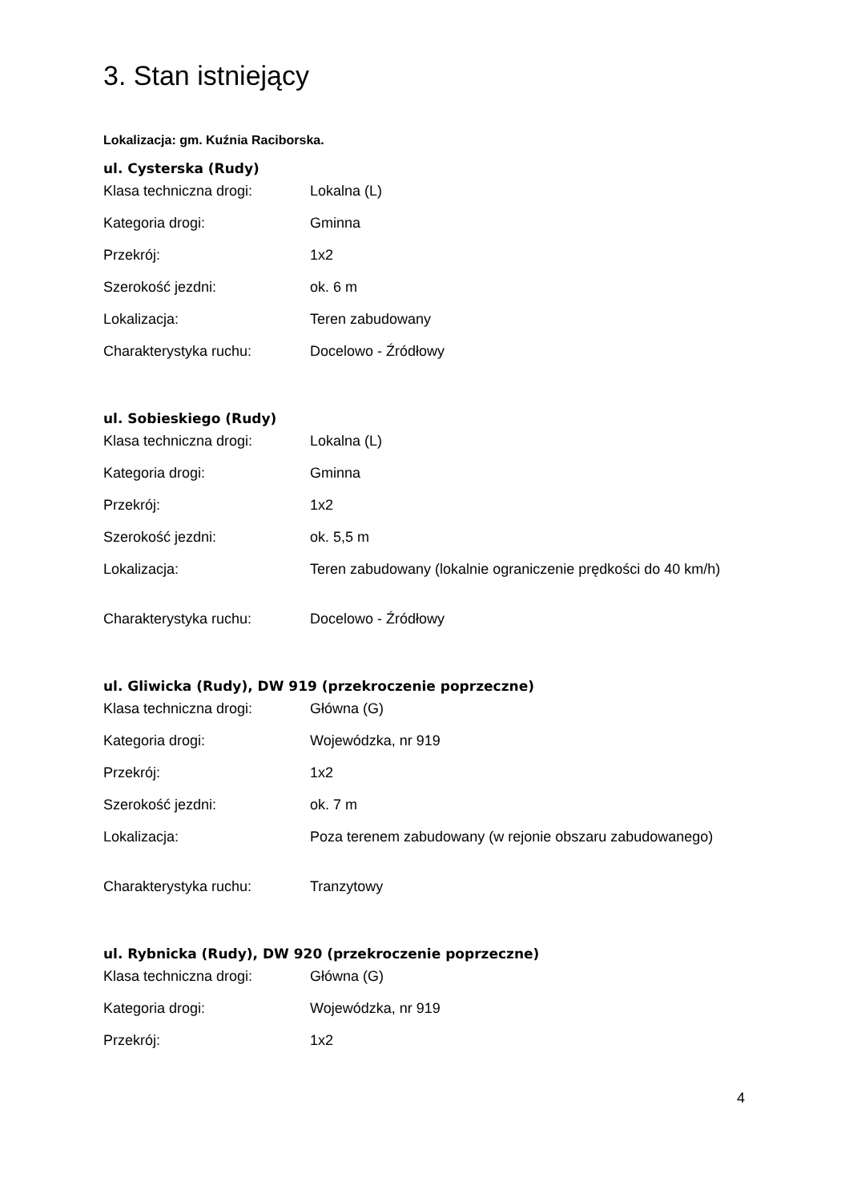3. Stan istniejący
Lokalizacja: gm. Kuźnia Raciborska.
ul. Cysterska (Rudy)
| Klasa techniczna drogi: | Lokalna (L) |
| Kategoria drogi: | Gminna |
| Przekrój: | 1x2 |
| Szerokość jezdni: | ok. 6 m |
| Lokalizacja: | Teren zabudowany |
| Charakterystyka ruchu: | Docelowo - Źródłowy |
ul. Sobieskiego (Rudy)
| Klasa techniczna drogi: | Lokalna (L) |
| Kategoria drogi: | Gminna |
| Przekrój: | 1x2 |
| Szerokość jezdni: | ok. 5,5 m |
| Lokalizacja: | Teren zabudowany (lokalnie ograniczenie prędkości do 40 km/h) |
| Charakterystyka ruchu: | Docelowo - Źródłowy |
ul. Gliwicka (Rudy), DW 919 (przekroczenie poprzeczne)
| Klasa techniczna drogi: | Główna (G) |
| Kategoria drogi: | Wojewódzka, nr 919 |
| Przekrój: | 1x2 |
| Szerokość jezdni: | ok. 7 m |
| Lokalizacja: | Poza terenem zabudowany (w rejonie obszaru zabudowanego) |
| Charakterystyka ruchu: | Tranzytowy |
ul. Rybnicka (Rudy), DW 920 (przekroczenie poprzeczne)
| Klasa techniczna drogi: | Główna (G) |
| Kategoria drogi: | Wojewódzka, nr 919 |
| Przekrój: | 1x2 |
4